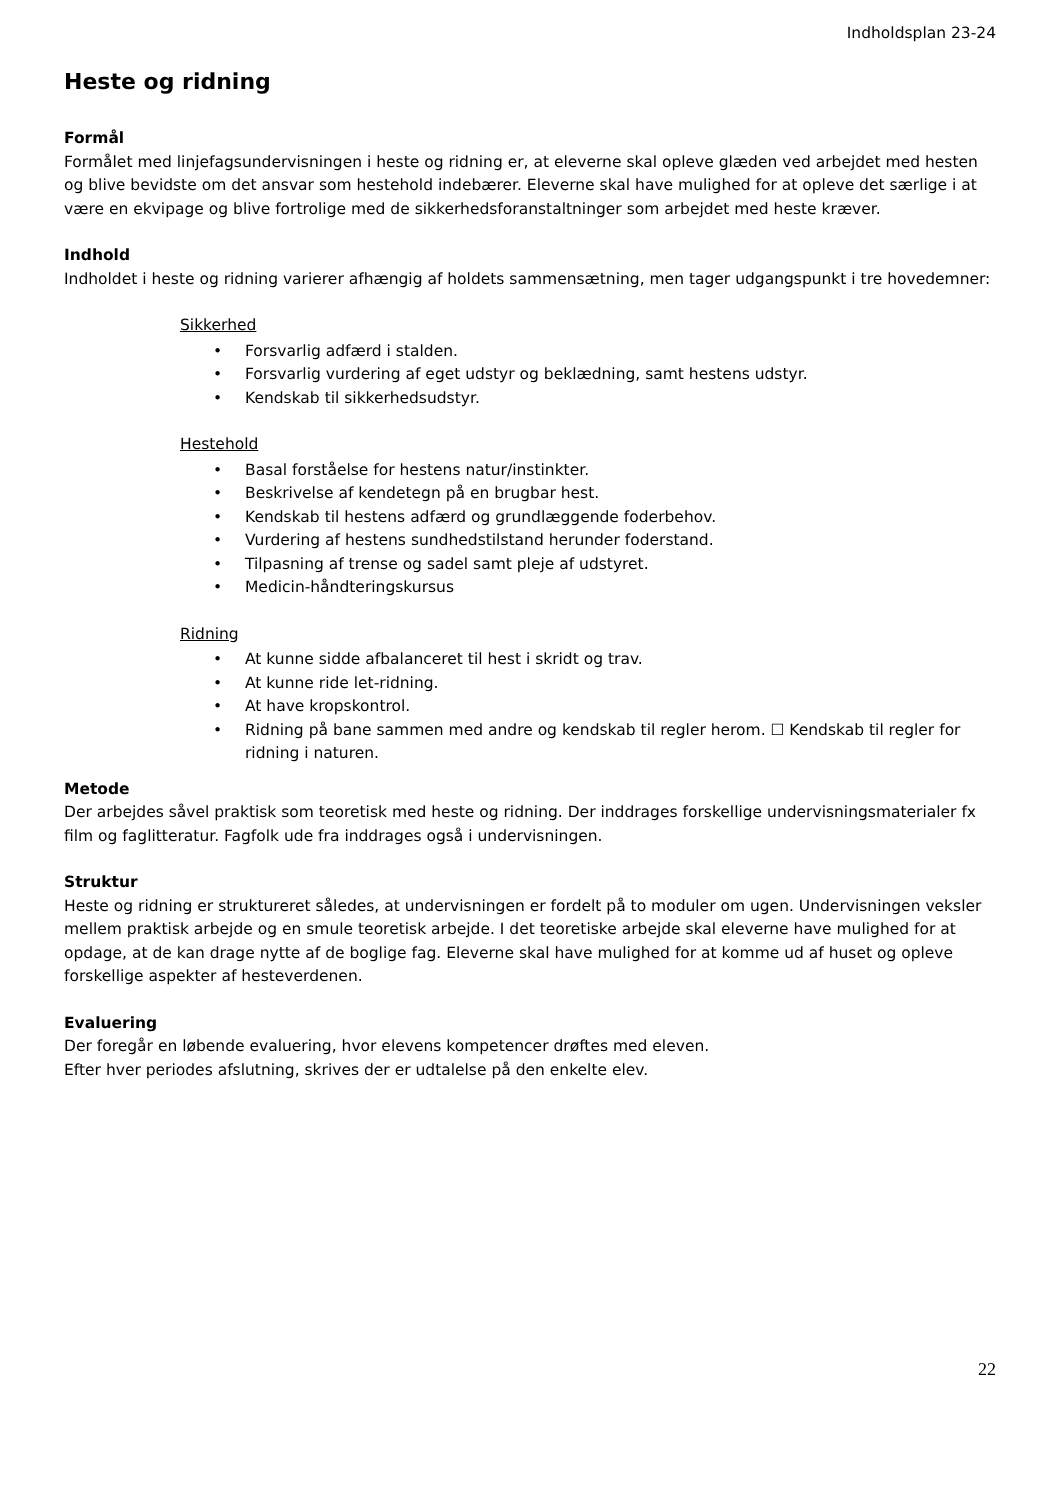Indholdsplan 23-24
Heste og ridning
Formål
Formålet med linjefagsundervisningen i heste og ridning er, at eleverne skal opleve glæden ved arbejdet med hesten og blive bevidste om det ansvar som hestehold indebærer. Eleverne skal have mulighed for at opleve det særlige i at være en ekvipage og blive fortrolige med de sikkerhedsforanstaltninger som arbejdet med heste kræver.
Indhold
Indholdet i heste og ridning varierer afhængig af holdets sammensætning, men tager udgangspunkt i tre hovedemner:
Sikkerhed
• Forsvarlig adfærd i stalden.
• Forsvarlig vurdering af eget udstyr og beklædning, samt hestens udstyr.
• Kendskab til sikkerhedsudstyr.
Hestehold
• Basal forståelse for hestens natur/instinkter.
• Beskrivelse af kendetegn på en brugbar hest.
• Kendskab til hestens adfærd og grundlæggende foderbehov.
• Vurdering af hestens sundhedstilstand herunder foderstand.
• Tilpasning af trense og sadel samt pleje af udstyret.
• Medicin-håndteringskursus
Ridning
• At kunne sidde afbalanceret til hest i skridt og trav.
• At kunne ride let-ridning.
• At have kropskontrol.
• Ridning på bane sammen med andre og kendskab til regler herom. ☐ Kendskab til regler for ridning i naturen.
Metode
Der arbejdes såvel praktisk som teoretisk med heste og ridning. Der inddrages forskellige undervisningsmaterialer fx film og faglitteratur. Fagfolk ude fra inddrages også i undervisningen.
Struktur
Heste og ridning er struktureret således, at undervisningen er fordelt på to moduler om ugen. Undervisningen veksler mellem praktisk arbejde og en smule teoretisk arbejde. I det teoretiske arbejde skal eleverne have mulighed for at opdage, at de kan drage nytte af de boglige fag. Eleverne skal have mulighed for at komme ud af huset og opleve forskellige aspekter af hesteverdenen.
Evaluering
Der foregår en løbende evaluering, hvor elevens kompetencer drøftes med eleven.
Efter hver periodes afslutning, skrives der er udtalelse på den enkelte elev.
22